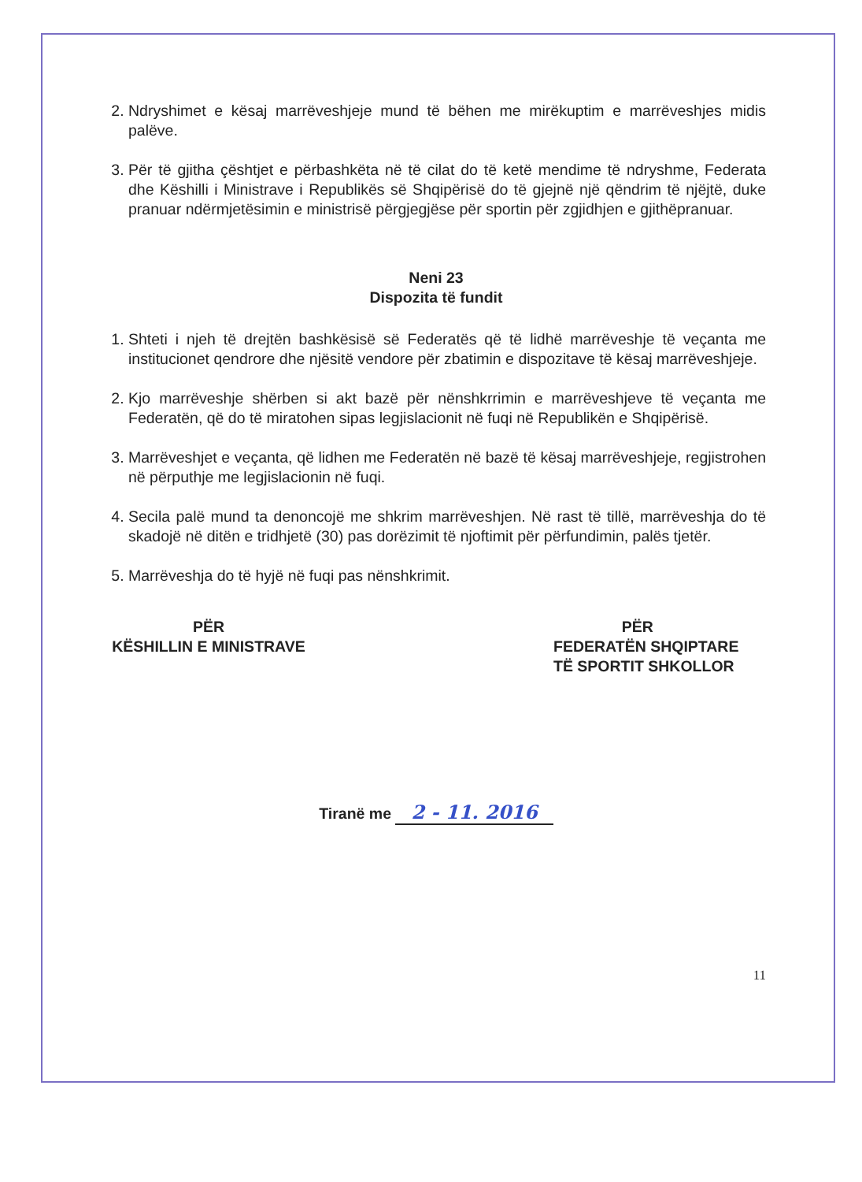2. Ndryshimet e kësaj marrëveshjeje mund të bëhen me mirëkuptim e marrëveshjes midis palëve.
3. Për të gjitha çështjet e përbashkëta në të cilat do të ketë mendime të ndryshme, Federata dhe Këshilli i Ministrave i Republikës së Shqipërisë do të gjejnë një qëndrim të njëjtë, duke pranuar ndërmjetësimin e ministrisë përgjegjëse për sportin për zgjidhjen e gjithëpranuar.
Neni 23
Dispozita të fundit
1. Shteti i njeh të drejtën bashkësisë së Federatës që të lidhë marrëveshje të veçanta me institucionet qendrore dhe njësitë vendore për zbatimin e dispozitave të kësaj marrëveshjeje.
2. Kjo marrëveshje shërben si akt bazë për nënshkrrimin e marrëveshjeve të veçanta me Federatën, që do të miratohen sipas legjislacionit në fuqi në Republikën e Shqipërisë.
3. Marrëveshjet e veçanta, që lidhen me Federatën në bazë të kësaj marrëveshjeje, regjistrohen në përputhje me legjislacionin në fuqi.
4. Secila palë mund ta denoncojë me shkrim marrëveshjen. Në rast të tillë, marrëveshja do të skadojë në ditën e tridhjetë (30) pas dorëzimit të njoftimit për përfundimin, palës tjetër.
5. Marrëveshja do të hyjë në fuqi pas nënshkrimit.
PËR
KËSHILLIN E MINISTRAVE
PËR
FEDERATËN SHQIPTARE
TË SPORTIT SHKOLLOR
Tiranë me 2 - 11. 2016
11